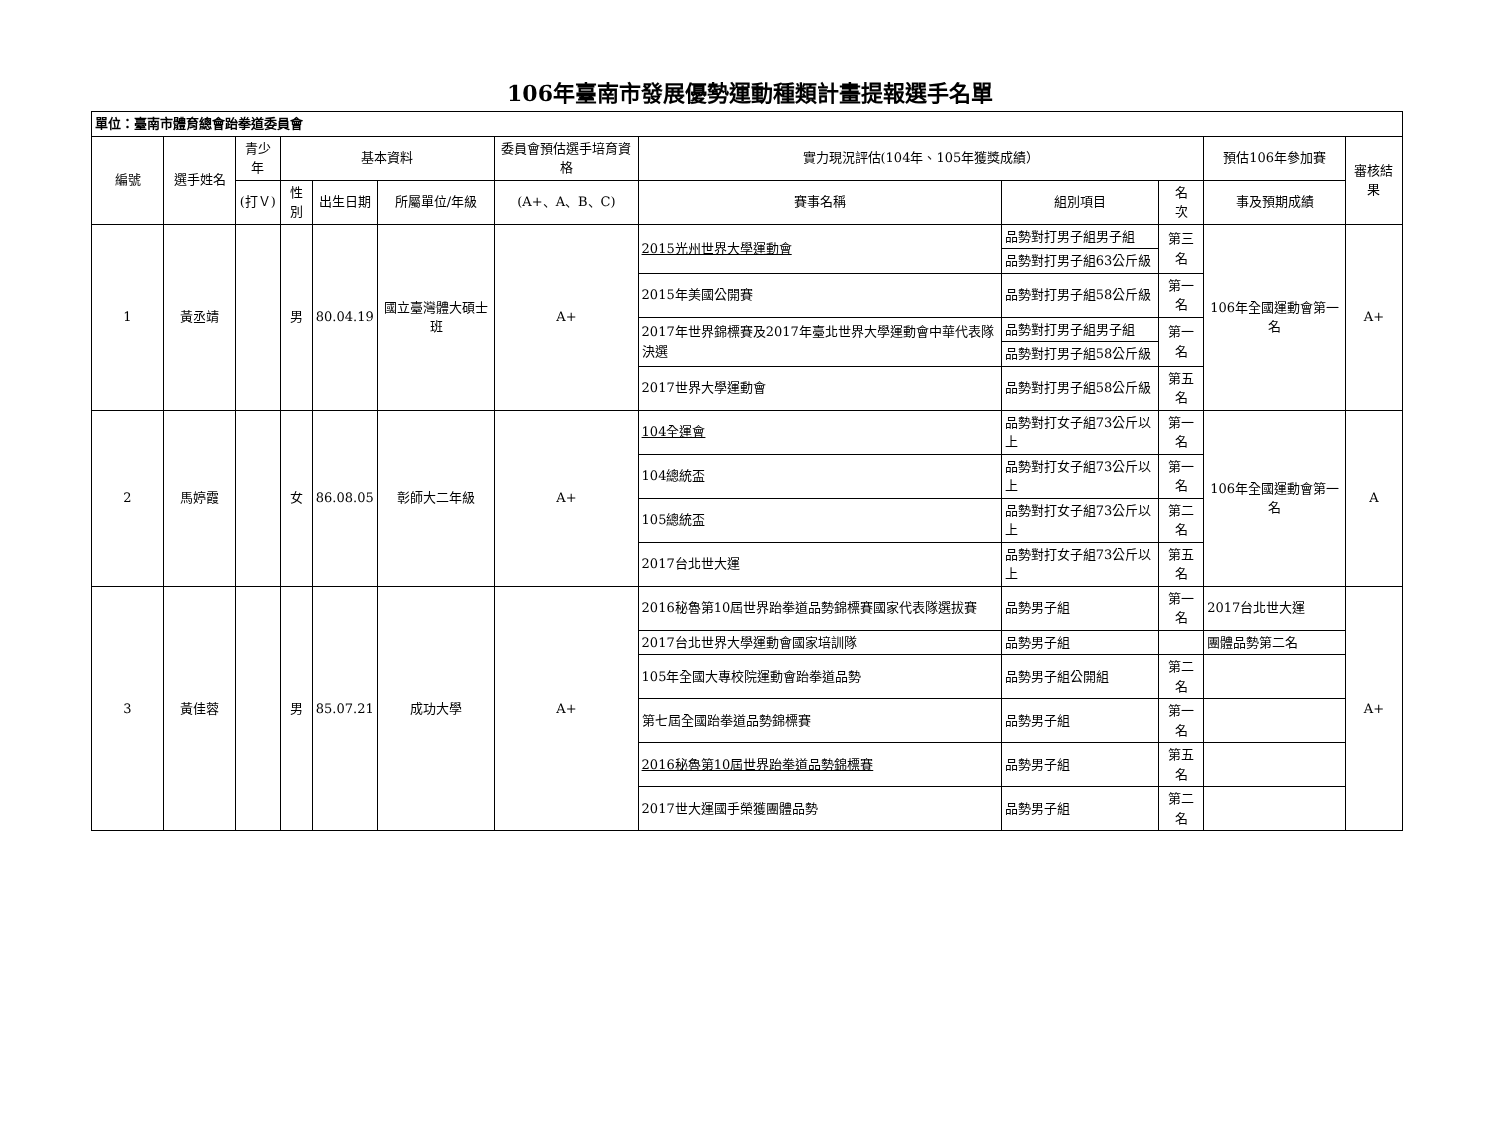106年臺南市發展優勢運動種類計畫提報選手名單
| 單位：臺南市體育總會跆拳道委員會 | | | | | | | | | | | |
| 編號 | 選手姓名 | 青少年 | 基本資料 | | | 委員會預估選手培育資格 | 實力現況評估(104年、105年獲獎成績） | | | 預估106年參加賽 | 審核結果 |
| | | (打Ｖ) | 性別 | 出生日期 | 所屬單位/年級 | (A+、A、B、C) | 賽事名稱 | 組別項目 | 名 次 | 事及預期成績 | |
| 1 | 黃丞靖 | | 男 | 80.04.19 | 國立臺灣體大碩士班 | A+ | 2015光州世界大學運動會 | 品勢對打男子組男子組 | 第三名 | 106年全國運動會第一名 | A+ |
| | | | | | | | | 品勢對打男子組63公斤級 | | | |
| | | | | | | | 2015年美國公開賽 | 品勢對打男子組58公斤級 | 第一名 | | |
| | | | | | | | 2017年世界錦標賽及2017年臺北世界大學運動會中華代表隊決選 | 品勢對打男子組男子組 | 第一名 | | |
| | | | | | | | | 品勢對打男子組58公斤級 | | | |
| | | | | | | | 2017世界大學運動會 | 品勢對打男子組58公斤級 | 第五名 | | |
| 2 | 馬婷霞 | | 女 | 86.08.05 | 彰師大二年級 | A+ | 104全運會 | 品勢對打女子組73公斤以上 | 第一名 | 106年全國運動會第一名 | A |
| | | | | | | | 104總統盃 | 品勢對打女子組73公斤以上 | 第一名 | | |
| | | | | | | | 105總統盃 | 品勢對打女子組73公斤以上 | 第二名 | | |
| | | | | | | | 2017台北世大運 | 品勢對打女子組73公斤以上 | 第五名 | | |
| 3 | 黃佳蓉 | | 男 | 85.07.21 | 成功大學 | A+ | 2016秘魯第10屆世界跆拳道品勢錦標賽國家代表隊選拔賽 | 品勢男子組 | 第一名 | 2017台北世大運 | A+ |
| | | | | | | | 2017台北世界大學運動會國家培訓隊 | 品勢男子組 | | 團體品勢第二名 | |
| | | | | | | | 105年全國大專校院運動會跆拳道品勢 | 品勢男子組公開組 | 第二名 | | |
| | | | | | | | 第七屆全國跆拳道品勢錦標賽 | 品勢男子組 | 第一名 | | |
| | | | | | | | 2016秘魯第10屆世界跆拳道品勢錦標賽 | 品勢男子組 | 第五名 | | |
| | | | | | | | 2017世大運國手榮獲團體品勢 | 品勢男子組 | 第二名 | | |